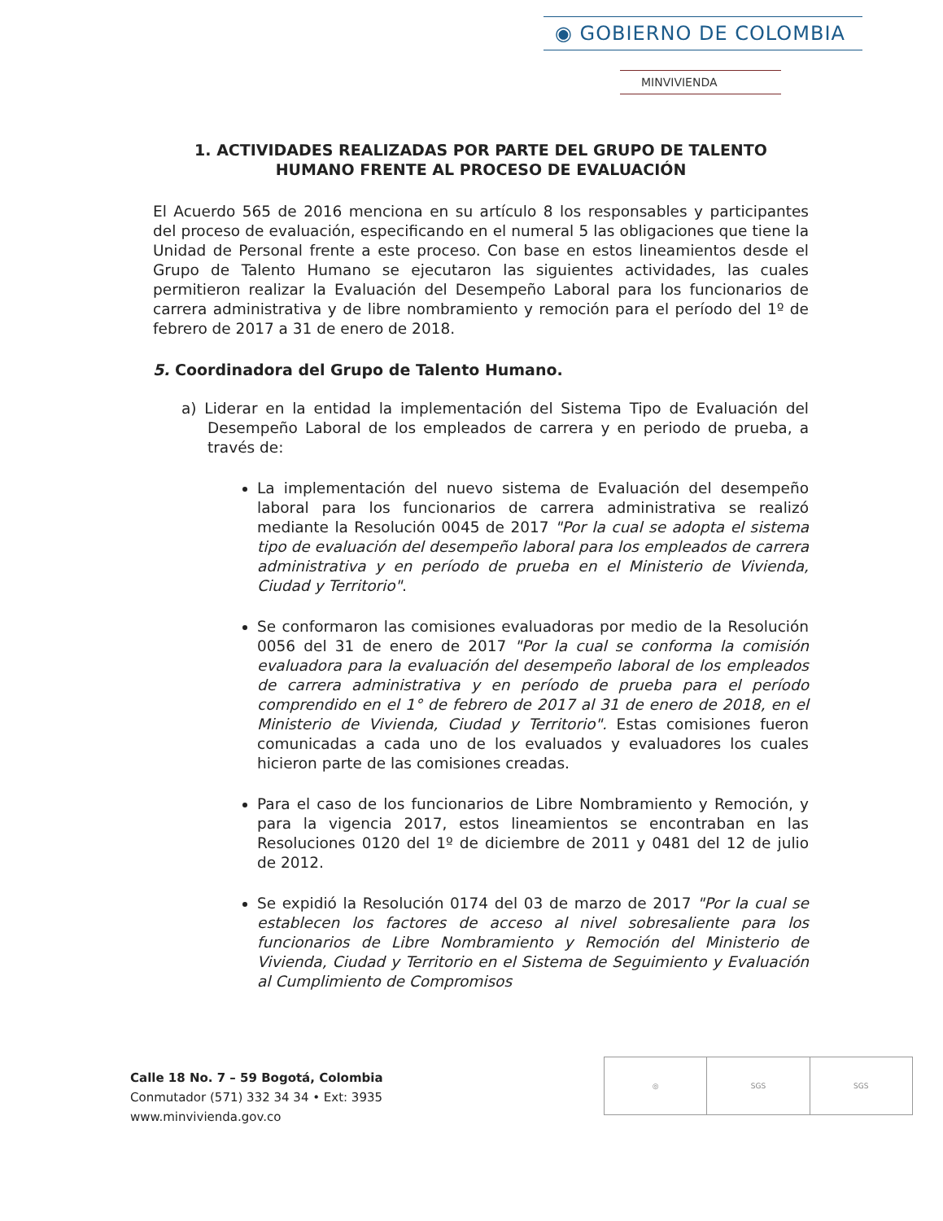◉ GOBIERNO DE COLOMBIA
MINVIVIENDA
1. ACTIVIDADES REALIZADAS POR PARTE DEL GRUPO DE TALENTO HUMANO FRENTE AL PROCESO DE EVALUACIÓN
El Acuerdo 565 de 2016 menciona en su artículo 8 los responsables y participantes del proceso de evaluación, especificando en el numeral 5 las obligaciones que tiene la Unidad de Personal frente a este proceso. Con base en estos lineamientos desde el Grupo de Talento Humano se ejecutaron las siguientes actividades, las cuales permitieron realizar la Evaluación del Desempeño Laboral para los funcionarios de carrera administrativa y de libre nombramiento y remoción para el período del 1º de febrero de 2017 a 31 de enero de 2018.
5. Coordinadora del Grupo de Talento Humano.
a) Liderar en la entidad la implementación del Sistema Tipo de Evaluación del Desempeño Laboral de los empleados de carrera y en periodo de prueba, a través de:
La implementación del nuevo sistema de Evaluación del desempeño laboral para los funcionarios de carrera administrativa se realizó mediante la Resolución 0045 de 2017 "Por la cual se adopta el sistema tipo de evaluación del desempeño laboral para los empleados de carrera administrativa y en período de prueba en el Ministerio de Vivienda, Ciudad y Territorio".
Se conformaron las comisiones evaluadoras por medio de la Resolución 0056 del 31 de enero de 2017 "Por la cual se conforma la comisión evaluadora para la evaluación del desempeño laboral de los empleados de carrera administrativa y en período de prueba para el período comprendido en el 1° de febrero de 2017 al 31 de enero de 2018, en el Ministerio de Vivienda, Ciudad y Territorio". Estas comisiones fueron comunicadas a cada uno de los evaluados y evaluadores los cuales hicieron parte de las comisiones creadas.
Para el caso de los funcionarios de Libre Nombramiento y Remoción, y para la vigencia 2017, estos lineamientos se encontraban en las Resoluciones 0120 del 1º de diciembre de 2011 y 0481 del 12 de julio de 2012.
Se expidió la Resolución 0174 del 03 de marzo de 2017 "Por la cual se establecen los factores de acceso al nivel sobresaliente para los funcionarios de Libre Nombramiento y Remoción del Ministerio de Vivienda, Ciudad y Territorio en el Sistema de Seguimiento y Evaluación al Cumplimiento de Compromisos
Calle 18 No. 7 – 59 Bogotá, Colombia
Conmutador (571) 332 34 34 • Ext: 3935
www.minvivienda.gov.co
◎ SGS SGS